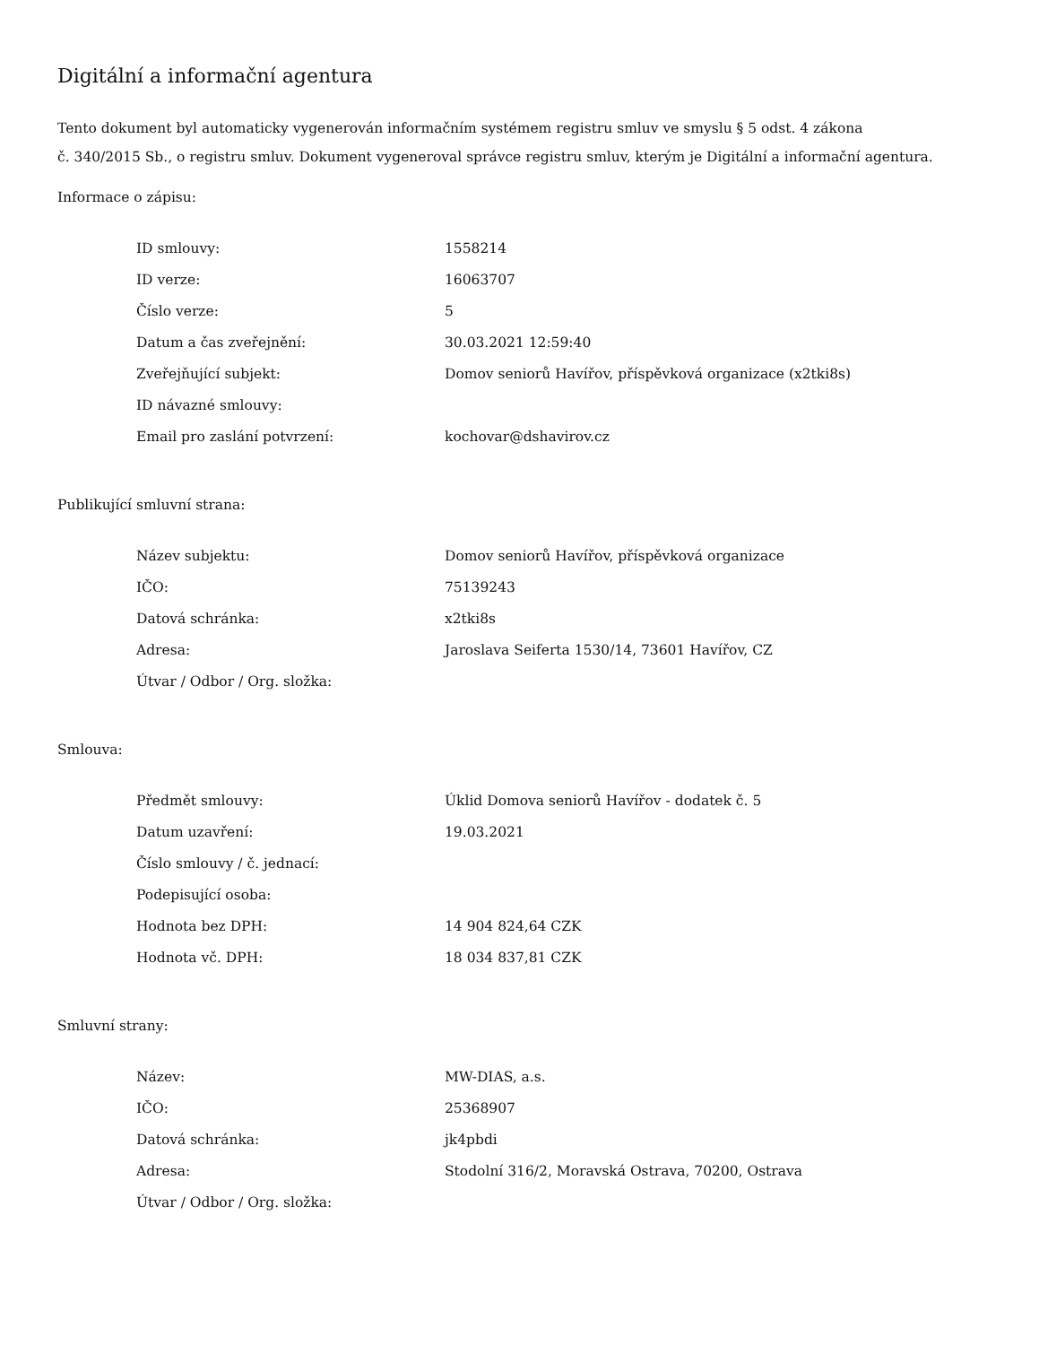Digitální a informační agentura
Tento dokument byl automaticky vygenerován informačním systémem registru smluv ve smyslu § 5 odst. 4 zákona
č. 340/2015 Sb., o registru smluv. Dokument vygeneroval správce registru smluv, kterým je Digitální a informační agentura.
Informace o zápisu:
| ID smlouvy: | 1558214 |
| ID verze: | 16063707 |
| Číslo verze: | 5 |
| Datum a čas zveřejnění: | 30.03.2021 12:59:40 |
| Zveřejňující subjekt: | Domov seniorů Havířov, příspěvková organizace (x2tki8s) |
| ID návazné smlouvy: | |
| Email pro zaslání potvrzení: | kochovar@dshavirov.cz |
Publikující smluvní strana:
| Název subjektu: | Domov seniorů Havířov, příspěvková organizace |
| IČO: | 75139243 |
| Datová schránka: | x2tki8s |
| Adresa: | Jaroslava Seiferta 1530/14, 73601 Havířov, CZ |
| Útvar / Odbor / Org. složka: | |
Smlouva:
| Předmět smlouvy: | Úklid Domova seniorů Havířov - dodatek č. 5 |
| Datum uzavření: | 19.03.2021 |
| Číslo smlouvy / č. jednací: | |
| Podepisující osoba: | |
| Hodnota bez DPH: | 14 904 824,64 CZK |
| Hodnota vč. DPH: | 18 034 837,81 CZK |
Smluvní strany:
| Název: | MW-DIAS, a.s. |
| IČO: | 25368907 |
| Datová schránka: | jk4pbdi |
| Adresa: | Stodolní 316/2, Moravská Ostrava, 70200, Ostrava |
| Útvar / Odbor / Org. složka: | |